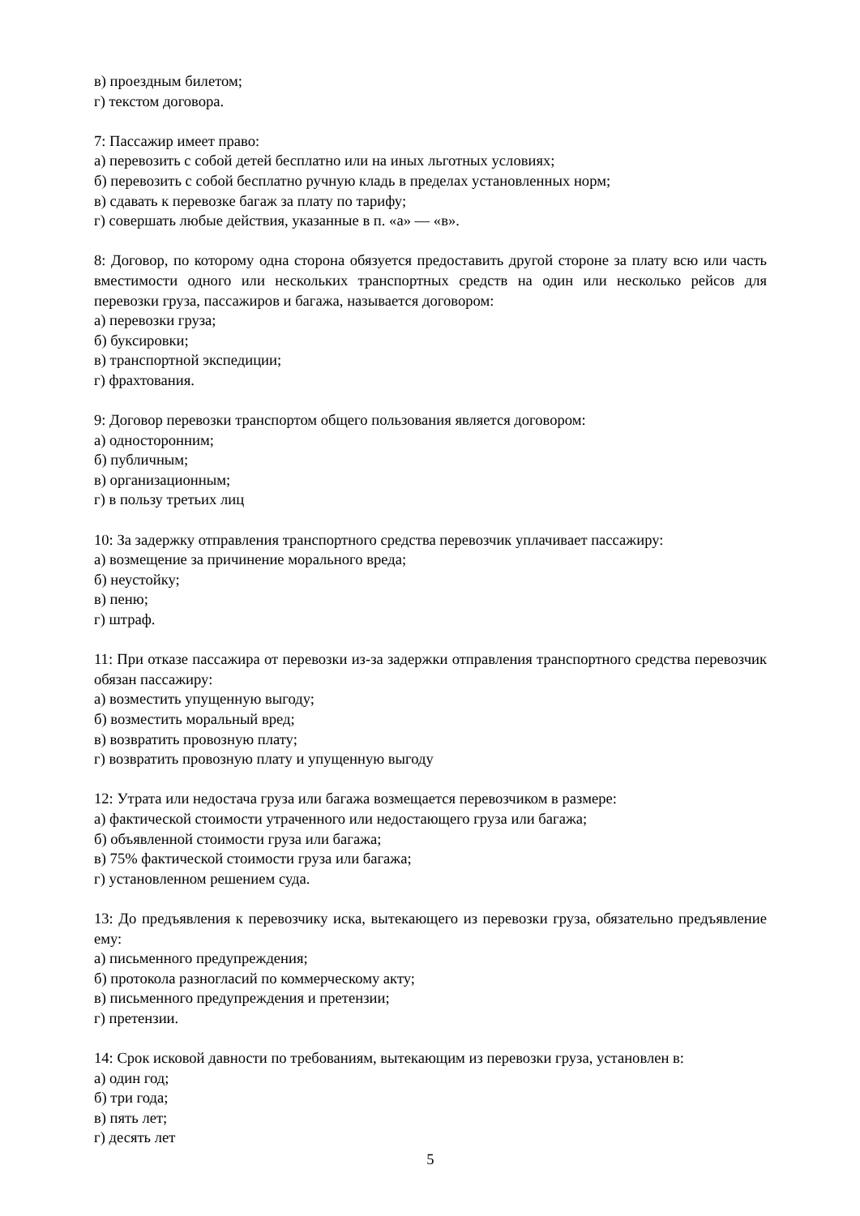в) проездным билетом;
г) текстом договора.
7: Пассажир имеет право:
а) перевозить с собой детей бесплатно или на иных льготных условиях;
б) перевозить с собой бесплатно ручную кладь в пределах установленных норм;
в) сдавать к перевозке багаж за плату по тарифу;
г) совершать любые действия, указанные в п. «а» — «в».
8: Договор, по которому одна сторона обязуется предоставить другой стороне за плату всю или часть вместимости одного или нескольких транспортных средств на один или несколько рейсов для перевозки груза, пассажиров и багажа, называется договором:
а) перевозки груза;
б) буксировки;
в) транспортной экспедиции;
г) фрахтования.
9: Договор перевозки транспортом общего пользования является договором:
а) односторонним;
б) публичным;
в) организационным;
г) в пользу третьих лиц
10: За задержку отправления транспортного средства перевозчик уплачивает пассажиру:
а) возмещение за причинение морального вреда;
б) неустойку;
в) пеню;
г) штраф.
11: При отказе пассажира от перевозки из-за задержки отправления транспортного средства перевозчик обязан пассажиру:
а) возместить упущенную выгоду;
б) возместить моральный вред;
в) возвратить провозную плату;
г) возвратить провозную плату и упущенную выгоду
12: Утрата или недостача груза или багажа возмещается перевозчиком в размере:
а) фактической стоимости утраченного или недостающего груза или багажа;
б) объявленной стоимости груза или багажа;
в) 75% фактической стоимости груза или багажа;
г) установленном решением суда.
13: До предъявления к перевозчику иска, вытекающего из перевозки груза, обязательно предъявление ему:
а) письменного предупреждения;
б) протокола разногласий по коммерческому акту;
в) письменного предупреждения и претензии;
г) претензии.
14: Срок исковой давности по требованиям, вытекающим из перевозки груза, установлен в:
а) один год;
б) три года;
в) пять лет;
г) десять лет
5